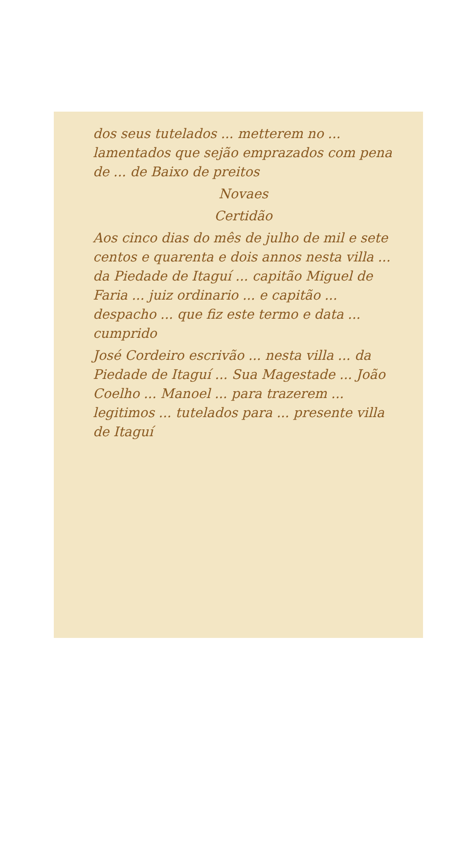dos seus tutelados ... metterem no ... lamentados que sejão emprazados com pena de ... de Baixo de preitos
Novaes
Certidão
Aos cinco dias do mês de julho de mil e sete centos e quarenta e dois annos nesta villa ... da Piedade de Itaguí ... capitão Miguel de Faria ... juiz ordinario ... e capitão ... despacho ... que fiz este termo e data ... cumprido
José Cordeiro escrivão ... nesta villa ... da Piedade de Itaguí ... Sua Magestade ... João Coelho ... Manoel ... para trazerem ... legitimos ... tutelados para ... presente villa de Itaguí